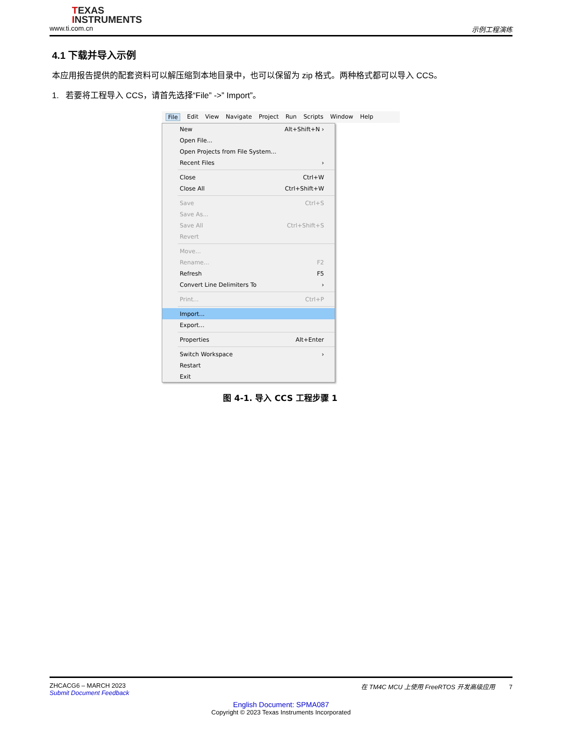TEXAS
INSTRUMENTS
www.ti.com.cn 示例工程演练
4.1 下载并导入示例
本应用报告提供的配套资料可以解压缩到本地目录中，也可以保留为 zip 格式。两种格式都可以导入 CCS。
1. 若要将工程导入 CCS，请首先选择“File” ->” Import”。
File Edit View Navigate Project Run Scripts Window Help
New Alt+Shift+N ›
Open File...
Open Projects from File System...
Recent Files ›
Close Ctrl+W
Close All Ctrl+Shift+W
Save Ctrl+S
Save As...
Save All Ctrl+Shift+S
Revert
Move...
Rename... F2
Refresh F5
Convert Line Delimiters To ›
Print... Ctrl+P
Import...
Export...
Properties Alt+Enter
Switch Workspace ›
Restart
Exit
图 4-1. 导入 CCS 工程步骤 1
ZHCACG6 – MARCH 2023
Submit Document Feedback 在 TM4C MCU 上使用 FreeRTOS 开发高级应用 7
English Document: SPMA087
Copyright © 2023 Texas Instruments Incorporated